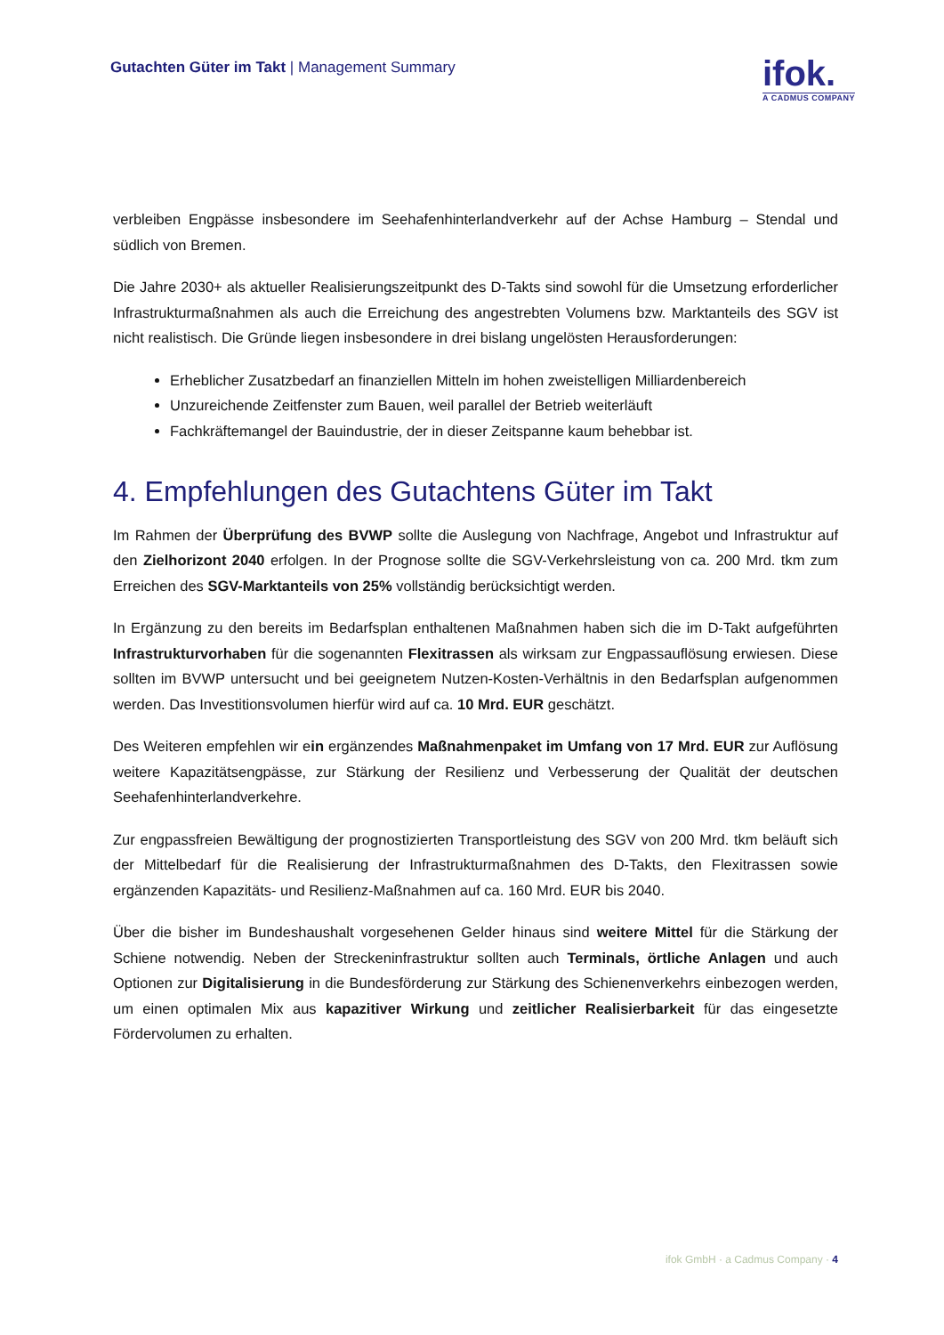Gutachten Güter im Takt | Management Summary
ifok.
A CADMUS COMPANY
verbleiben Engpässe insbesondere im Seehafenhinterlandverkehr auf der Achse Hamburg – Stendal und südlich von Bremen.
Die Jahre 2030+ als aktueller Realisierungszeitpunkt des D-Takts sind sowohl für die Umsetzung erforderlicher Infrastrukturmaßnahmen als auch die Erreichung des angestrebten Volumens bzw. Marktanteils des SGV ist nicht realistisch. Die Gründe liegen insbesondere in drei bislang ungelösten Herausforderungen:
Erheblicher Zusatzbedarf an finanziellen Mitteln im hohen zweistelligen Milliardenbereich
Unzureichende Zeitfenster zum Bauen, weil parallel der Betrieb weiterläuft
Fachkräftemangel der Bauindustrie, der in dieser Zeitspanne kaum behebbar ist.
4. Empfehlungen des Gutachtens Güter im Takt
Im Rahmen der Überprüfung des BVWP sollte die Auslegung von Nachfrage, Angebot und Infrastruktur auf den Zielhorizont 2040 erfolgen. In der Prognose sollte die SGV-Verkehrsleistung von ca. 200 Mrd. tkm zum Erreichen des SGV-Marktanteils von 25% vollständig berücksichtigt werden.
In Ergänzung zu den bereits im Bedarfsplan enthaltenen Maßnahmen haben sich die im D-Takt aufgeführten Infrastrukturvorhaben für die sogenannten Flexitrassen als wirksam zur Engpassauflösung erwiesen. Diese sollten im BVWP untersucht und bei geeignetem Nutzen-Kosten-Verhältnis in den Bedarfsplan aufgenommen werden. Das Investitionsvolumen hierfür wird auf ca. 10 Mrd. EUR geschätzt.
Des Weiteren empfehlen wir ein ergänzendes Maßnahmenpaket im Umfang von 17 Mrd. EUR zur Auflösung weitere Kapazitätsengpässe, zur Stärkung der Resilienz und Verbesserung der Qualität der deutschen Seehafenhinterlandverkehre.
Zur engpassfreien Bewältigung der prognostizierten Transportleistung des SGV von 200 Mrd. tkm beläuft sich der Mittelbedarf für die Realisierung der Infrastrukturmaßnahmen des D-Takts, den Flexitrassen sowie ergänzenden Kapazitäts- und Resilienz-Maßnahmen auf ca. 160 Mrd. EUR bis 2040.
Über die bisher im Bundeshaushalt vorgesehenen Gelder hinaus sind weitere Mittel für die Stärkung der Schiene notwendig. Neben der Streckeninfrastruktur sollten auch Terminals, örtliche Anlagen und auch Optionen zur Digitalisierung in die Bundesförderung zur Stärkung des Schienenverkehrs einbezogen werden, um einen optimalen Mix aus kapazitiver Wirkung und zeitlicher Realisierbarkeit für das eingesetzte Fördervolumen zu erhalten.
ifok GmbH · a Cadmus Company · 4